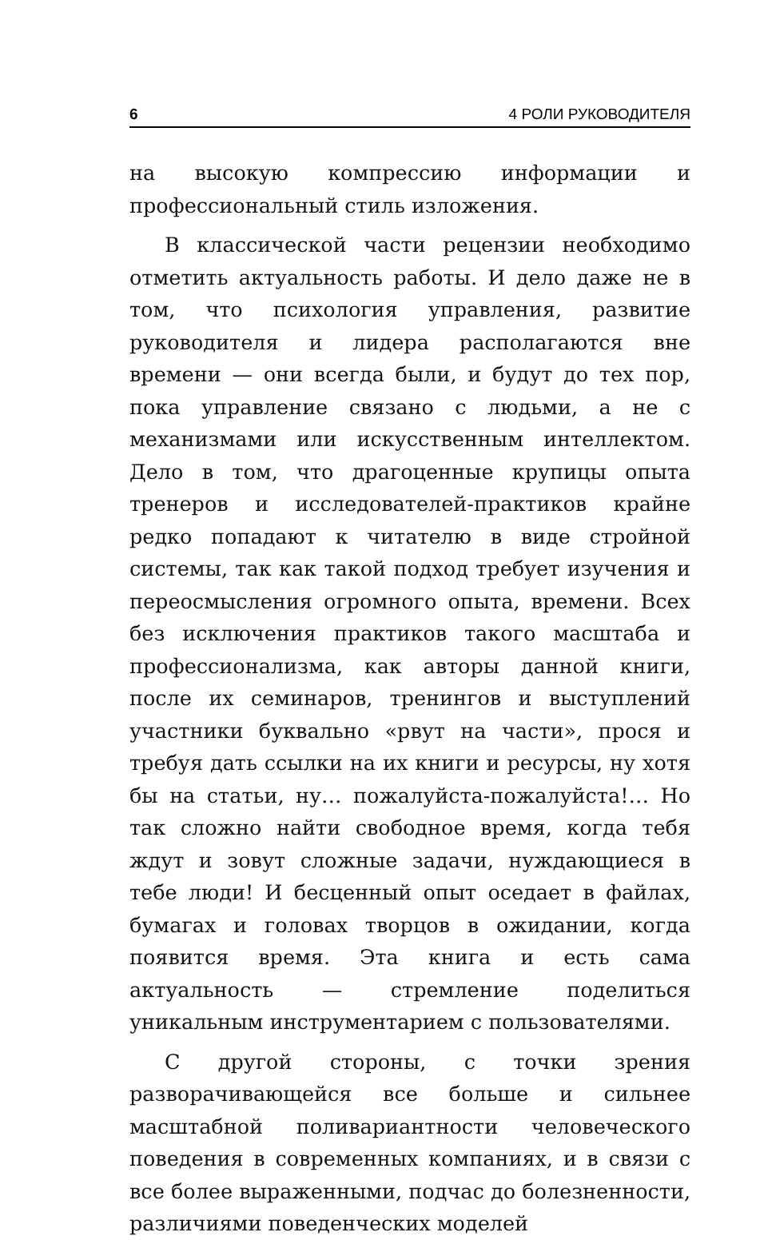6 4 РОЛИ РУКОВОДИТЕЛЯ
на высокую компрессию информации и профессиональный стиль изложения.
В классической части рецензии необходимо отметить актуальность работы. И дело даже не в том, что психология управления, развитие руководителя и лидера располагаются вне времени — они всегда были, и будут до тех пор, пока управление связано с людьми, а не с механизмами или искусственным интеллектом. Дело в том, что драгоценные крупицы опыта тренеров и исследователей-практиков крайне редко попадают к читателю в виде стройной системы, так как такой подход требует изучения и переосмысления огромного опыта, времени. Всех без исключения практиков такого масштаба и профессионализма, как авторы данной книги, после их семинаров, тренингов и выступлений участники буквально «рвут на части», прося и требуя дать ссылки на их книги и ресурсы, ну хотя бы на статьи, ну… пожалуйста-пожалуйста!… Но так сложно найти свободное время, когда тебя ждут и зовут сложные задачи, нуждающиеся в тебе люди! И бесценный опыт оседает в файлах, бумагах и головах творцов в ожидании, когда появится время. Эта книга и есть сама актуальность — стремление поделиться уникальным инструментарием с пользователями.
С другой стороны, с точки зрения разворачивающейся все больше и сильнее масштабной поливариантности человеческого поведения в современных компаниях, и в связи с все более выраженными, подчас до болезненности, различиями поведенческих моделей